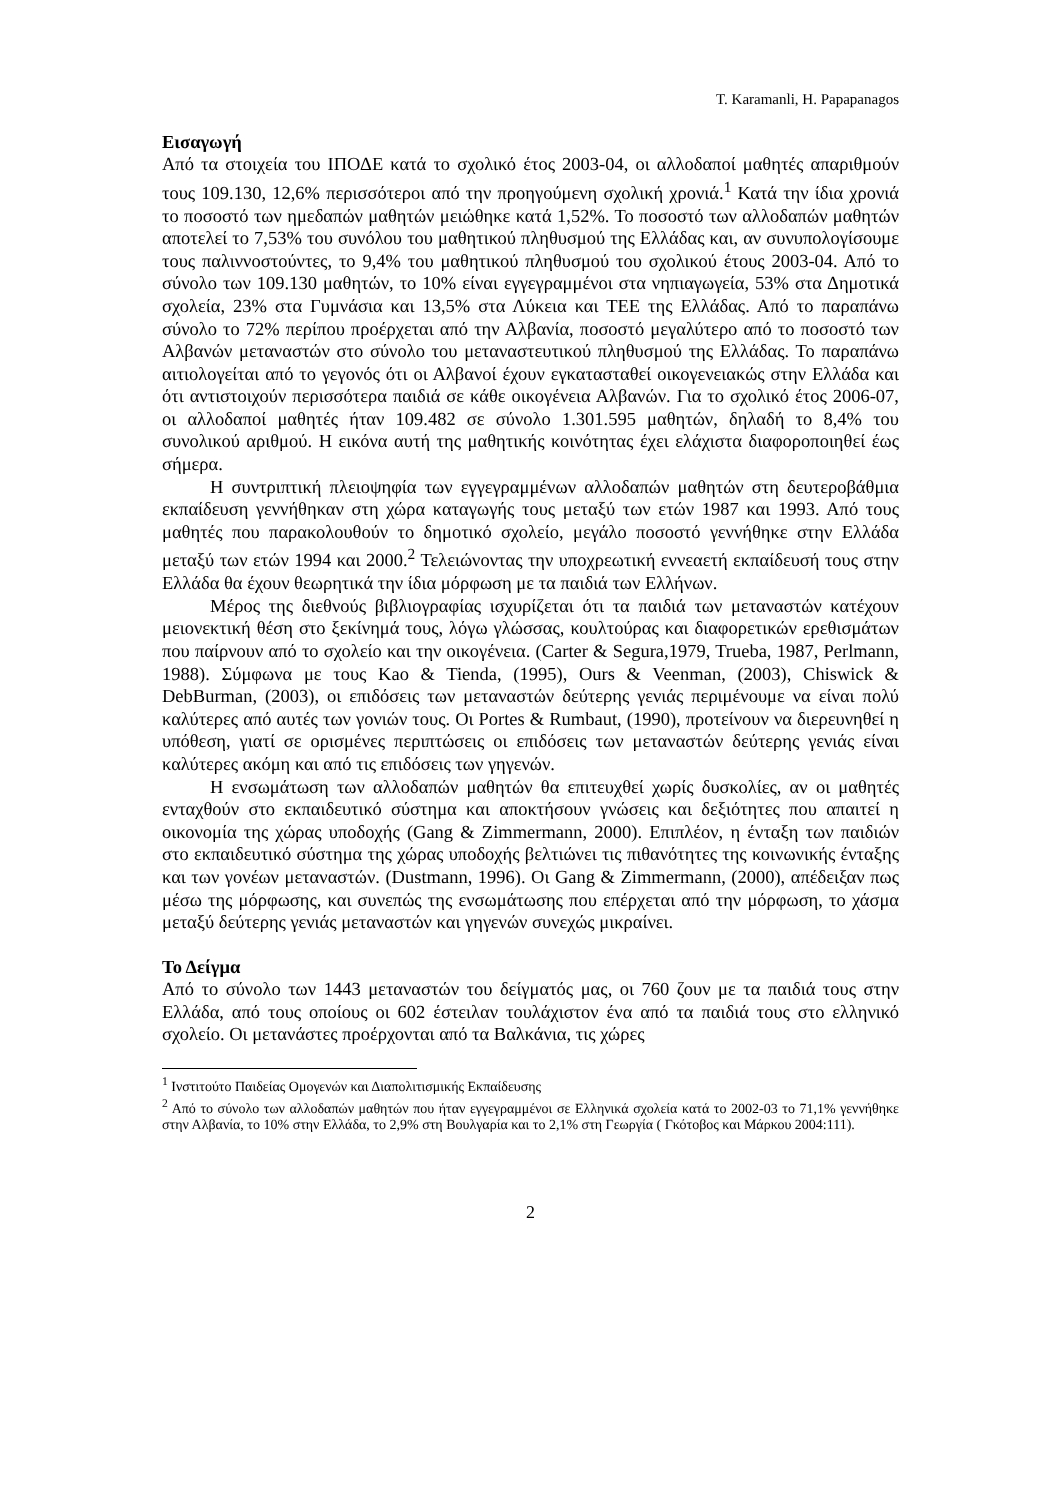T. Karamanli, H. Papapanagos
Εισαγωγή
Από τα στοιχεία του ΙΠΟΔΕ κατά το σχολικό έτος 2003-04, οι αλλοδαποί μαθητές απαριθμούν τους 109.130, 12,6% περισσότεροι από την προηγούμενη σχολική χρονιά.<sup>1</sup> Κατά την ίδια χρονιά το ποσοστό των ημεδαπών μαθητών μειώθηκε κατά 1,52%. Το ποσοστό των αλλοδαπών μαθητών αποτελεί το 7,53% του συνόλου του μαθητικού πληθυσμού της Ελλάδας και, αν συνυπολογίσουμε τους παλιννοστούντες, το 9,4% του μαθητικού πληθυσμού του σχολικού έτους 2003-04. Από το σύνολο των 109.130 μαθητών, το 10% είναι εγγεγραμμένοι στα νηπιαγωγεία, 53% στα Δημοτικά σχολεία, 23% στα Γυμνάσια και 13,5% στα Λύκεια και ΤΕΕ της Ελλάδας. Από το παραπάνω σύνολο το 72% περίπου προέρχεται από την Αλβανία, ποσοστό μεγαλύτερο από το ποσοστό των Αλβανών μεταναστών στο σύνολο του μεταναστευτικού πληθυσμού της Ελλάδας. Το παραπάνω αιτιολογείται από το γεγονός ότι οι Αλβανοί έχουν εγκατασταθεί οικογενειακώς στην Ελλάδα και ότι αντιστοιχούν περισσότερα παιδιά σε κάθε οικογένεια Αλβανών. Για το σχολικό έτος 2006-07, οι αλλοδαποί μαθητές ήταν 109.482 σε σύνολο 1.301.595 μαθητών, δηλαδή το 8,4% του συνολικού αριθμού. Η εικόνα αυτή της μαθητικής κοινότητας έχει ελάχιστα διαφοροποιηθεί έως σήμερα.
Η συντριπτική πλειοψηφία των εγγεγραμμένων αλλοδαπών μαθητών στη δευτεροβάθμια εκπαίδευση γεννήθηκαν στη χώρα καταγωγής τους μεταξύ των ετών 1987 και 1993. Από τους μαθητές που παρακολουθούν το δημοτικό σχολείο, μεγάλο ποσοστό γεννήθηκε στην Ελλάδα μεταξύ των ετών 1994 και 2000.<sup>2</sup> Τελειώνοντας την υποχρεωτική εννεαετή εκπαίδευσή τους στην Ελλάδα θα έχουν θεωρητικά την ίδια μόρφωση με τα παιδιά των Ελλήνων.
Μέρος της διεθνούς βιβλιογραφίας ισχυρίζεται ότι τα παιδιά των μεταναστών κατέχουν μειονεκτική θέση στο ξεκίνημά τους, λόγω γλώσσας, κουλτούρας και διαφορετικών ερεθισμάτων που παίρνουν από το σχολείο και την οικογένεια. (Carter & Segura,1979, Trueba, 1987, Perlmann, 1988). Σύμφωνα με τους Kao & Tienda, (1995), Ours & Veenman, (2003), Chiswick & DebBurman, (2003), οι επιδόσεις των μεταναστών δεύτερης γενιάς περιμένουμε να είναι πολύ καλύτερες από αυτές των γονιών τους. Οι Portes & Rumbaut, (1990), προτείνουν να διερευνηθεί η υπόθεση, γιατί σε ορισμένες περιπτώσεις οι επιδόσεις των μεταναστών δεύτερης γενιάς είναι καλύτερες ακόμη και από τις επιδόσεις των γηγενών.
Η ενσωμάτωση των αλλοδαπών μαθητών θα επιτευχθεί χωρίς δυσκολίες, αν οι μαθητές ενταχθούν στο εκπαιδευτικό σύστημα και αποκτήσουν γνώσεις και δεξιότητες που απαιτεί η οικονομία της χώρας υποδοχής (Gang & Zimmermann, 2000). Επιπλέον, η ένταξη των παιδιών στο εκπαιδευτικό σύστημα της χώρας υποδοχής βελτιώνει τις πιθανότητες της κοινωνικής ένταξης και των γονέων μεταναστών. (Dustmann, 1996). Οι Gang & Zimmermann, (2000), απέδειξαν πως μέσω της μόρφωσης, και συνεπώς της ενσωμάτωσης που επέρχεται από την μόρφωση, το χάσμα μεταξύ δεύτερης γενιάς μεταναστών και γηγενών συνεχώς μικραίνει.
Το Δείγμα
Από το σύνολο των 1443 μεταναστών του δείγματός μας, οι 760 ζουν με τα παιδιά τους στην Ελλάδα, από τους οποίους οι 602 έστειλαν τουλάχιστον ένα από τα παιδιά τους στο ελληνικό σχολείο. Οι μετανάστες προέρχονται από τα Βαλκάνια, τις χώρες
<sup>1</sup> Ινστιτούτο Παιδείας Ομογενών και Διαπολιτισμικής Εκπαίδευσης
<sup>2</sup> Από το σύνολο των αλλοδαπών μαθητών που ήταν εγγεγραμμένοι σε Ελληνικά σχολεία κατά το 2002-03 το 71,1% γεννήθηκε στην Αλβανία, το 10% στην Ελλάδα, το 2,9% στη Βουλγαρία και το 2,1% στη Γεωργία ( Γκότοβος και Μάρκου 2004:111).
2